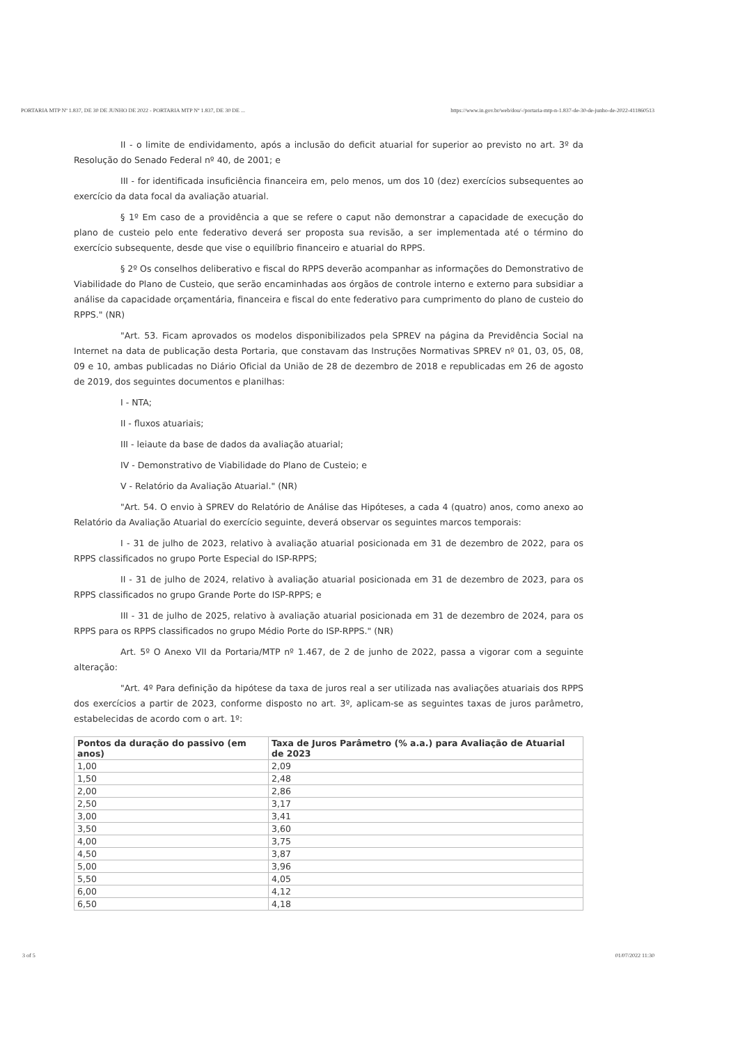PORTARIA MTP Nº 1.837, DE 30 DE JUNHO DE 2022 - PORTARIA MTP Nº 1.837, DE 30 DE ... https://www.in.gov.br/web/dou/-/portaria-mtp-n-1.837-de-30-de-junho-de-2022-411860513
II - o limite de endividamento, após a inclusão do deficit atuarial for superior ao previsto no art. 3º da Resolução do Senado Federal nº 40, de 2001; e
III - for identificada insuficiência financeira em, pelo menos, um dos 10 (dez) exercícios subsequentes ao exercício da data focal da avaliação atuarial.
§ 1º Em caso de a providência a que se refere o caput não demonstrar a capacidade de execução do plano de custeio pelo ente federativo deverá ser proposta sua revisão, a ser implementada até o término do exercício subsequente, desde que vise o equilíbrio financeiro e atuarial do RPPS.
§ 2º Os conselhos deliberativo e fiscal do RPPS deverão acompanhar as informações do Demonstrativo de Viabilidade do Plano de Custeio, que serão encaminhadas aos órgãos de controle interno e externo para subsidiar a análise da capacidade orçamentária, financeira e fiscal do ente federativo para cumprimento do plano de custeio do RPPS." (NR)
"Art. 53. Ficam aprovados os modelos disponibilizados pela SPREV na página da Previdência Social na Internet na data de publicação desta Portaria, que constavam das Instruções Normativas SPREV nº 01, 03, 05, 08, 09 e 10, ambas publicadas no Diário Oficial da União de 28 de dezembro de 2018 e republicadas em 26 de agosto de 2019, dos seguintes documentos e planilhas:
I - NTA;
II - fluxos atuariais;
III - leiaute da base de dados da avaliação atuarial;
IV - Demonstrativo de Viabilidade do Plano de Custeio; e
V - Relatório da Avaliação Atuarial." (NR)
"Art. 54. O envio à SPREV do Relatório de Análise das Hipóteses, a cada 4 (quatro) anos, como anexo ao Relatório da Avaliação Atuarial do exercício seguinte, deverá observar os seguintes marcos temporais:
I - 31 de julho de 2023, relativo à avaliação atuarial posicionada em 31 de dezembro de 2022, para os RPPS classificados no grupo Porte Especial do ISP-RPPS;
II - 31 de julho de 2024, relativo à avaliação atuarial posicionada em 31 de dezembro de 2023, para os RPPS classificados no grupo Grande Porte do ISP-RPPS; e
III - 31 de julho de 2025, relativo à avaliação atuarial posicionada em 31 de dezembro de 2024, para os RPPS para os RPPS classificados no grupo Médio Porte do ISP-RPPS." (NR)
Art. 5º O Anexo VII da Portaria/MTP nº 1.467, de 2 de junho de 2022, passa a vigorar com a seguinte alteração:
"Art. 4º Para definição da hipótese da taxa de juros real a ser utilizada nas avaliações atuariais dos RPPS dos exercícios a partir de 2023, conforme disposto no art. 3º, aplicam-se as seguintes taxas de juros parâmetro, estabelecidas de acordo com o art. 1º:
| Pontos da duração do passivo (em anos) | Taxa de Juros Parâmetro (% a.a.) para Avaliação de Atuarial de 2023 |
| --- | --- |
| 1,00 | 2,09 |
| 1,50 | 2,48 |
| 2,00 | 2,86 |
| 2,50 | 3,17 |
| 3,00 | 3,41 |
| 3,50 | 3,60 |
| 4,00 | 3,75 |
| 4,50 | 3,87 |
| 5,00 | 3,96 |
| 5,50 | 4,05 |
| 6,00 | 4,12 |
| 6,50 | 4,18 |
3 of 5 01/07/2022 11:30